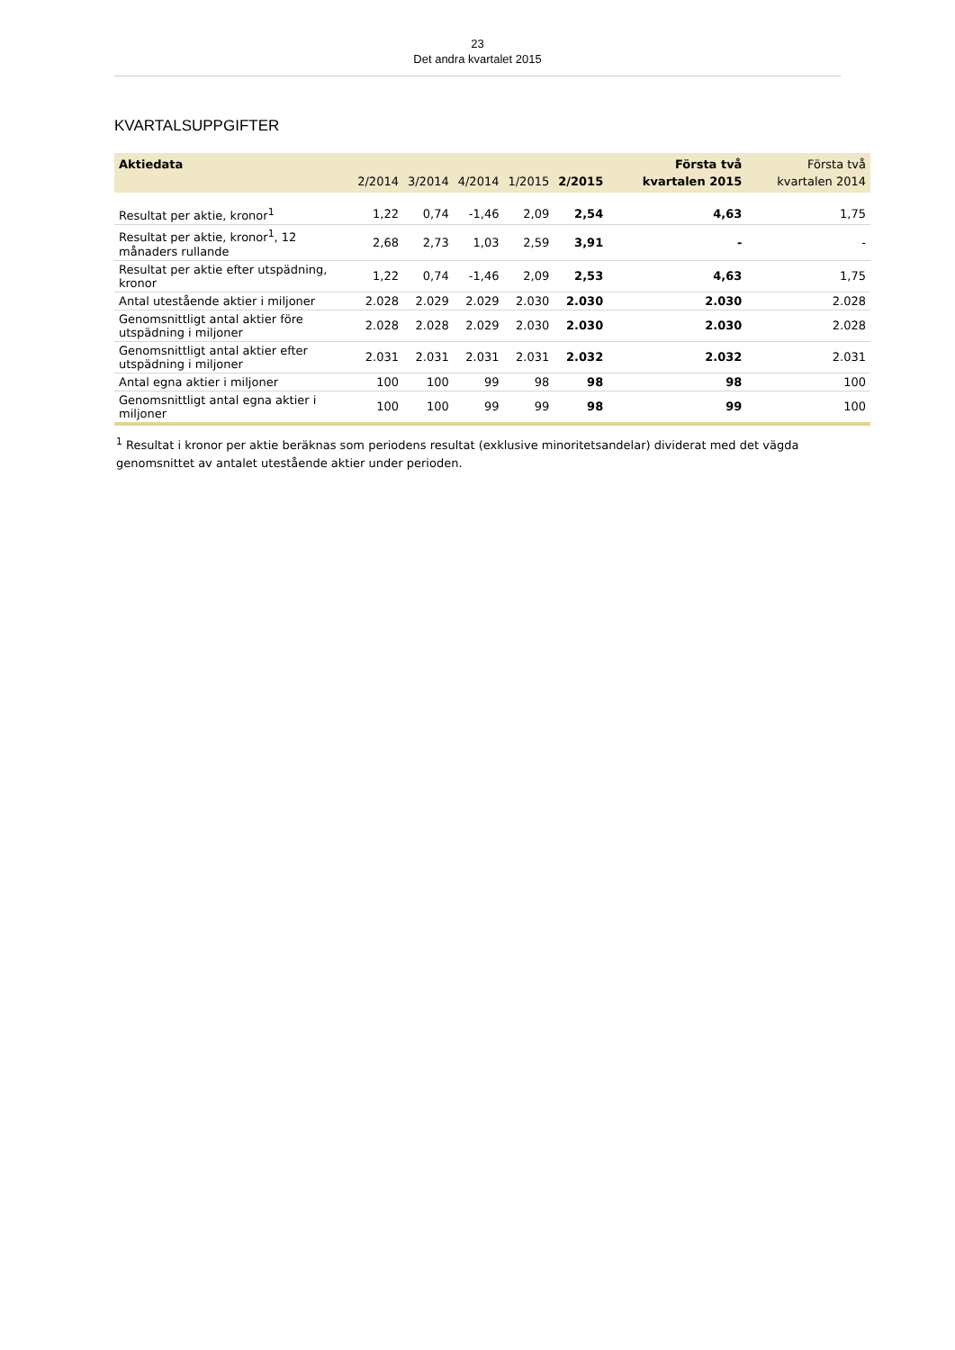23
Det andra kvartalet 2015
KVARTALSUPPGIFTER
| Aktiedata | 2/2014 | 3/2014 | 4/2014 | 1/2015 | 2/2015 | Första två kvartalen 2015 | Första två kvartalen 2014 |
| --- | --- | --- | --- | --- | --- | --- | --- |
| Resultat per aktie, kronor<sup>1</sup> | 1,22 | 0,74 | -1,46 | 2,09 | 2,54 | 4,63 | 1,75 |
| Resultat per aktie, kronor<sup>1</sup>, 12 månaders rullande | 2,68 | 2,73 | 1,03 | 2,59 | 3,91 | - | - |
| Resultat per aktie efter utspädning, kronor | 1,22 | 0,74 | -1,46 | 2,09 | 2,53 | 4,63 | 1,75 |
| Antal utestående aktier i miljoner | 2.028 | 2.029 | 2.029 | 2.030 | 2.030 | 2.030 | 2.028 |
| Genomsnittligt antal aktier före utspädning i miljoner | 2.028 | 2.028 | 2.029 | 2.030 | 2.030 | 2.030 | 2.028 |
| Genomsnittligt antal aktier efter utspädning i miljoner | 2.031 | 2.031 | 2.031 | 2.031 | 2.032 | 2.032 | 2.031 |
| Antal egna aktier i miljoner | 100 | 100 | 99 | 98 | 98 | 98 | 100 |
| Genomsnittligt antal egna aktier i miljoner | 100 | 100 | 99 | 99 | 98 | 99 | 100 |
<sup>1</sup> Resultat i kronor per aktie beräknas som periodens resultat (exklusive minoritetsandelar) dividerat med det vägda genomsnittet av antalet utestående aktier under perioden.